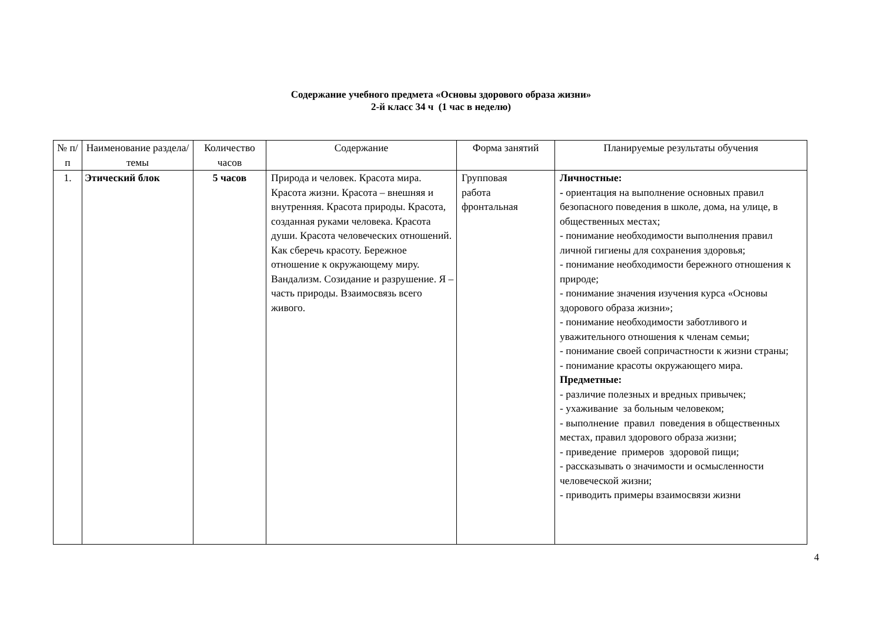Содержание учебного предмета «Основы здорового образа жизни»
2-й класс 34 ч (1 час в неделю)
| № п/п | Наименование раздела/темы | Количество часов | Содержание | Форма занятий | Планируемые результаты обучения |
| --- | --- | --- | --- | --- | --- |
| 1. | Этический блок | 5 часов | Природа и человек. Красота мира. Красота жизни. Красота – внешняя и внутренняя. Красота природы. Красота, созданная руками человека. Красота души. Красота человеческих отношений. Как сберечь красоту. Бережное отношение к окружающему миру. Вандализм. Созидание и разрушение. Я – часть природы. Взаимосвязь всего живого. | Групповая работа фронтальная | Личностные: - ориентация на выполнение основных правил безопасного поведения в школе, дома, на улице, в общественных местах; - понимание необходимости выполнения правил личной гигиены для сохранения здоровья; - понимание необходимости бережного отношения к природе; - понимание значения изучения курса «Основы здорового образа жизни»; - понимание необходимости заботливого и уважительного отношения к членам семьи; - понимание своей сопричастности к жизни страны; - понимание красоты окружающего мира. Предметные: - различие полезных и вредных привычек; - ухаживание за больным человеком; - выполнение правил поведения в общественных местах, правил здорового образа жизни; - приведение примеров здоровой пищи; - рассказывать о значимости и осмысленности человеческой жизни; - приводить примеры взаимосвязи жизни |
4